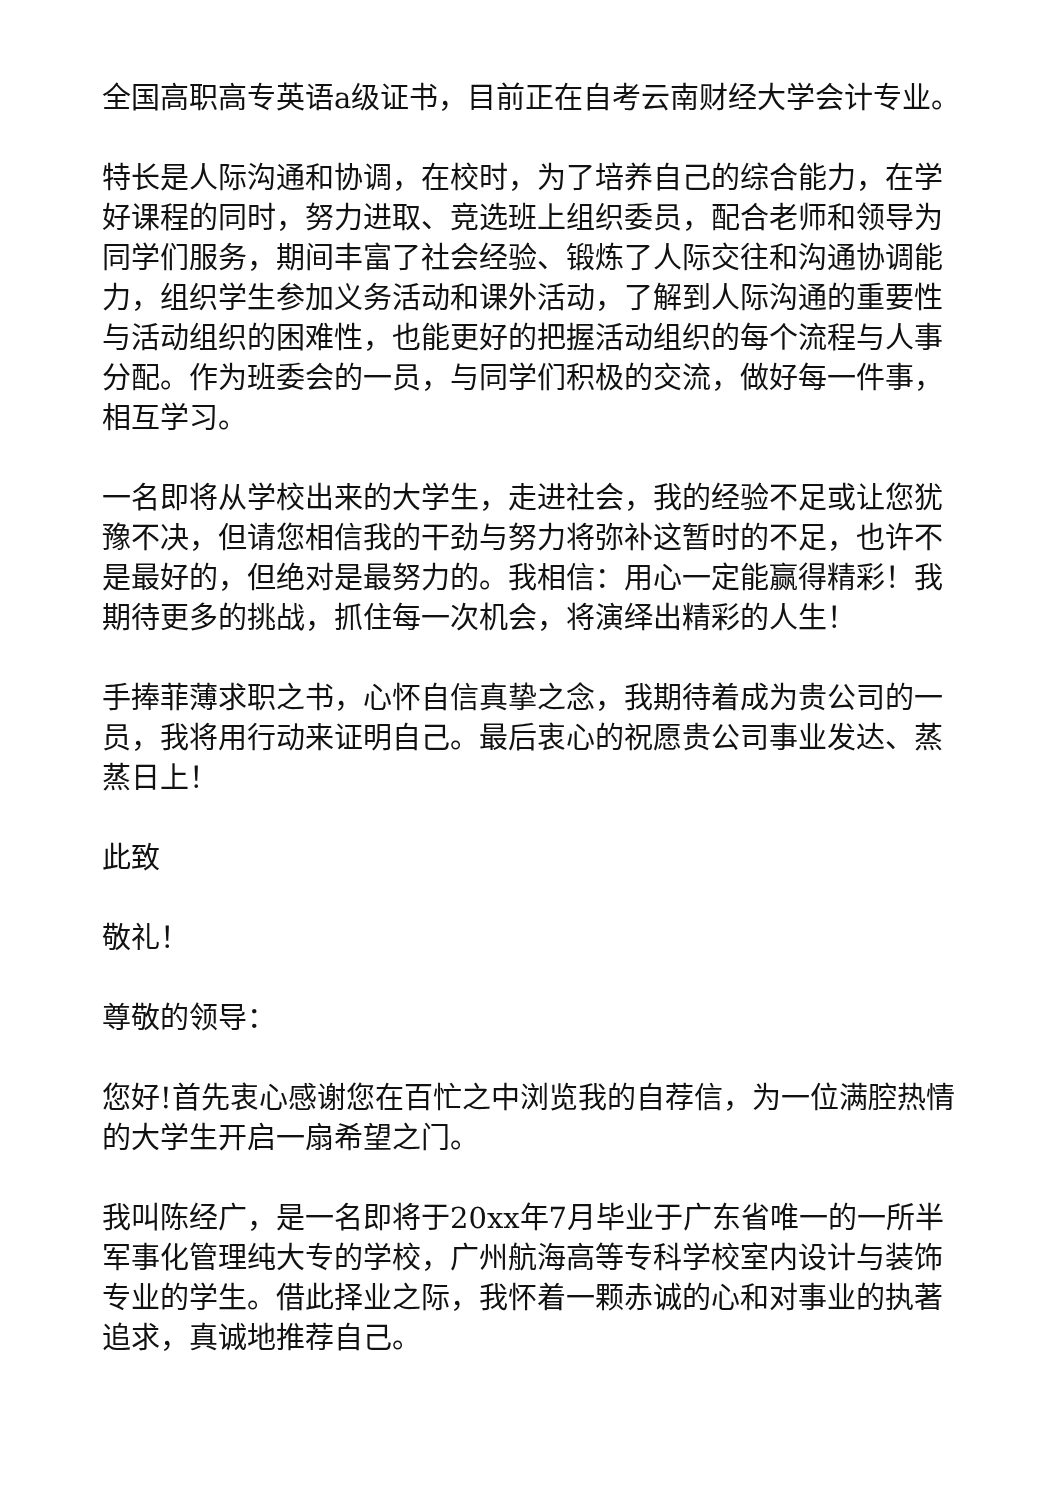全国高职高专英语a级证书，目前正在自考云南财经大学会计专业。
特长是人际沟通和协调，在校时，为了培养自己的综合能力，在学好课程的同时，努力进取、竞选班上组织委员，配合老师和领导为同学们服务，期间丰富了社会经验、锻炼了人际交往和沟通协调能力，组织学生参加义务活动和课外活动，了解到人际沟通的重要性与活动组织的困难性，也能更好的把握活动组织的每个流程与人事分配。作为班委会的一员，与同学们积极的交流，做好每一件事，相互学习。
一名即将从学校出来的大学生，走进社会，我的经验不足或让您犹豫不决，但请您相信我的干劲与努力将弥补这暂时的不足，也许不是最好的，但绝对是最努力的。我相信：用心一定能赢得精彩！我期待更多的挑战，抓住每一次机会，将演绎出精彩的人生！
手捧菲薄求职之书，心怀自信真挚之念，我期待着成为贵公司的一员，我将用行动来证明自己。最后衷心的祝愿贵公司事业发达、蒸蒸日上！
此致
敬礼！
尊敬的领导：
您好!首先衷心感谢您在百忙之中浏览我的自荐信，为一位满腔热情的大学生开启一扇希望之门。
我叫陈经广，是一名即将于20xx年7月毕业于广东省唯一的一所半军事化管理纯大专的学校，广州航海高等专科学校室内设计与装饰专业的学生。借此择业之际，我怀着一颗赤诚的心和对事业的执著追求，真诚地推荐自己。